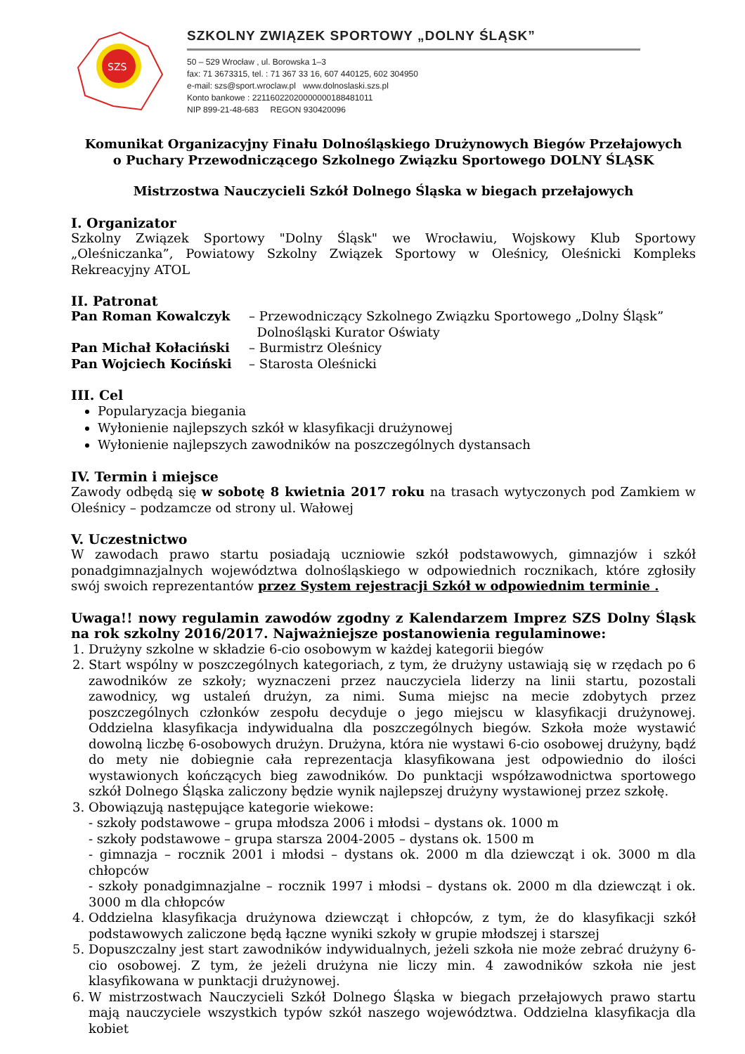SZS
SZKOLNY ZWIĄZEK SPORTOWY „DOLNY ŚLĄSK”
50 – 529 Wrocław , ul. Borowska 1–3
fax: 71 3673315, tel. : 71 367 33 16, 607 440125, 602 304950
e-mail: szs@sport.wroclaw.pl www.dolnoslaski.szs.pl
Konto bankowe : 22116022020000000188481011
NIP 899-21-48-683 REGON 930420096
Komunikat Organizacyjny Finału Dolnośląskiego Drużynowych Biegów Przełajowych
o Puchary Przewodniczącego Szkolnego Związku Sportowego DOLNY ŚLĄSK
Mistrzostwa Nauczycieli Szkół Dolnego Śląska w biegach przełajowych
I. Organizator
Szkolny Związek Sportowy "Dolny Śląsk" we Wrocławiu, Wojskowy Klub Sportowy „Oleśniczanka”, Powiatowy Szkolny Związek Sportowy w Oleśnicy, Oleśnicki Kompleks Rekreacyjny ATOL
II. Patronat
Pan Roman Kowalczyk – Przewodniczący Szkolnego Związku Sportowego „Dolny Śląsk”
Dolnośląski Kurator Oświaty Pan Michał Kołaciński – Burmistrz Oleśnicy Pan Wojciech Kociński – Starosta Oleśnicki
III. Cel
Popularyzacja biegania
Wyłonienie najlepszych szkół w klasyfikacji drużynowej
Wyłonienie najlepszych zawodników na poszczególnych dystansach
IV. Termin i miejsce
Zawody odbędą się w sobotę 8 kwietnia 2017 roku na trasach wytyczonych pod Zamkiem w Oleśnicy – podzamcze od strony ul. Wałowej
V. Uczestnictwo
W zawodach prawo startu posiadają uczniowie szkół podstawowych, gimnazjów i szkół ponadgimnazjalnych województwa dolnośląskiego w odpowiednich rocznikach, które zgłosiły swój swoich reprezentantów przez System rejestracji Szkół w odpowiednim terminie .
Uwaga!! nowy regulamin zawodów zgodny z Kalendarzem Imprez SZS Dolny Śląsk na rok szkolny 2016/2017. Najważniejsze postanowienia regulaminowe:
1. Drużyny szkolne w składzie 6-cio osobowym w każdej kategorii biegów
2. Start wspólny w poszczególnych kategoriach, z tym, że drużyny ustawiają się w rzędach po 6 zawodników ze szkoły; wyznaczeni przez nauczyciela liderzy na linii startu, pozostali zawodnicy, wg ustaleń drużyn, za nimi. Suma miejsc na mecie zdobytych przez poszczególnych członków zespołu decyduje o jego miejscu w klasyfikacji drużynowej. Oddzielna klasyfikacja indywidualna dla poszczególnych biegów. Szkoła może wystawić dowolną liczbę 6-osobowych drużyn. Drużyna, która nie wystawi 6-cio osobowej drużyny, bądź do mety nie dobiegnie cała reprezentacja klasyfikowana jest odpowiednio do ilości wystawionych kończących bieg zawodników. Do punktacji współzawodnictwa sportowego szkół Dolnego Śląska zaliczony będzie wynik najlepszej drużyny wystawionej przez szkołę.
3. Obowiązują następujące kategorie wiekowe:
- szkoły podstawowe – grupa młodsza 2006 i młodsi – dystans ok. 1000 m
- szkoły podstawowe – grupa starsza 2004-2005 – dystans ok. 1500 m
- gimnazja – rocznik 2001 i młodsi – dystans ok. 2000 m dla dziewcząt i ok. 3000 m dla chłopców
- szkoły ponadgimnazjalne – rocznik 1997 i młodsi – dystans ok. 2000 m dla dziewcząt i ok. 3000 m dla chłopców
4. Oddzielna klasyfikacja drużynowa dziewcząt i chłopców, z tym, że do klasyfikacji szkół podstawowych zaliczone będą łączne wyniki szkoły w grupie młodszej i starszej
5. Dopuszczalny jest start zawodników indywidualnych, jeżeli szkoła nie może zebrać drużyny 6-cio osobowej. Z tym, że jeżeli drużyna nie liczy min. 4 zawodników szkoła nie jest klasyfikowana w punktacji drużynowej.
6. W mistrzostwach Nauczycieli Szkół Dolnego Śląska w biegach przełajowych prawo startu mają nauczyciele wszystkich typów szkół naszego województwa. Oddzielna klasyfikacja dla kobiet